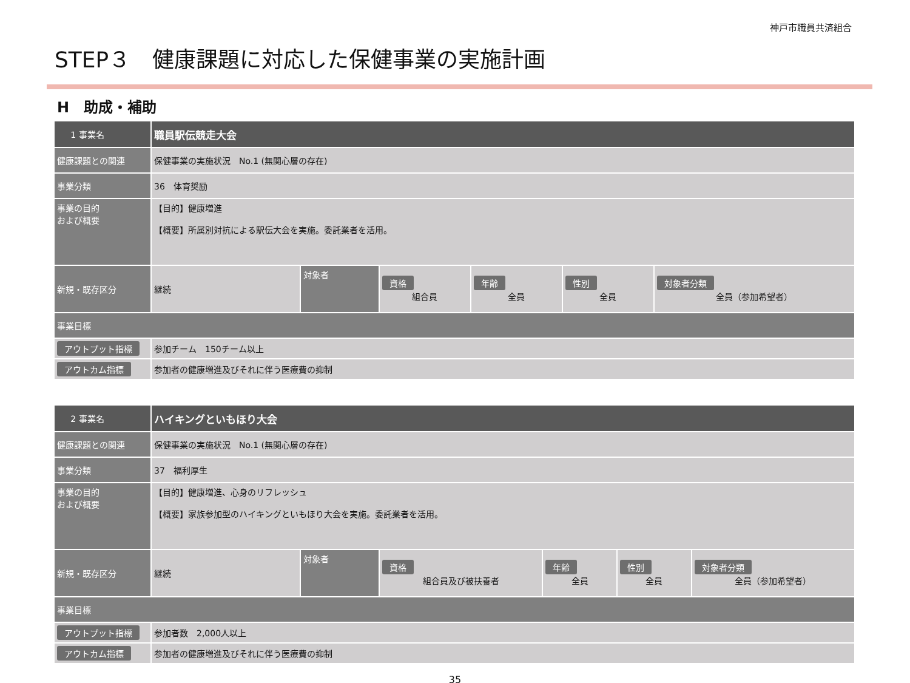神戸市職員共済組合
STEP３　健康課題に対応した保健事業の実施計画
H　助成・補助
| 1 事業名 | 職員駅伝競走大会 | | | | | |
| 健康課題との関連 | 保健事業の実施状況 No.1 (無関心層の存在) | | | | | |
| 事業分類 | 36 体育奨励 | | | | | |
| 事業の目的 および概要 | 【目的】健康増進 【概要】所属別対抗による駅伝大会を実施。委託業者を活用。 | | | | | |
| 新規・既存区分 | 継続 | 対象者 | 資格 組合員 | 年齢 全員 | 性別 全員 | 対象者分類 全員（参加希望者） |
| 事業目標 | | | | | | |
| アウトプット指標 | 参加チーム 150チーム以上 | | | | | |
| アウトカム指標 | 参加者の健康増進及びそれに伴う医療費の抑制 | | | | | |
| 2 事業名 | ハイキングといもほり大会 | | | | | |
| 健康課題との関連 | 保健事業の実施状況 No.1 (無関心層の存在) | | | | | |
| 事業分類 | 37 福利厚生 | | | | | |
| 事業の目的 および概要 | 【目的】健康増進、心身のリフレッシュ 【概要】家族参加型のハイキングといもほり大会を実施。委託業者を活用。 | | | | | |
| 新規・既存区分 | 継続 | 対象者 | 資格 組合員及び被扶養者 | 年齢 全員 | 性別 全員 | 対象者分類 全員（参加希望者） |
| 事業目標 | | | | | | |
| アウトプット指標 | 参加者数 2,000人以上 | | | | | |
| アウトカム指標 | 参加者の健康増進及びそれに伴う医療費の抑制 | | | | | |
35